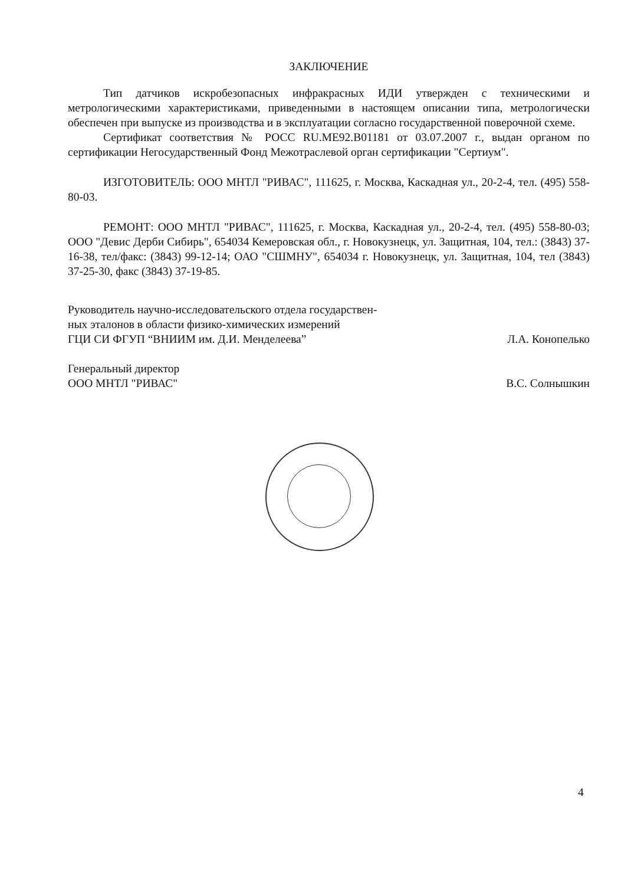ЗАКЛЮЧЕНИЕ
Тип датчиков искробезопасных инфракрасных ИДИ утвержден с техническими и метрологическими характеристиками, приведенными в настоящем описании типа, метрологически обеспечен при выпуске из производства и в эксплуатации согласно государственной поверочной схеме.
Сертификат соответствия № РОСС RU.ME92.B01181 от 03.07.2007 г., выдан органом по сертификации Негосударственный Фонд Межотраслевой орган сертификации "Сертиум".
ИЗГОТОВИТЕЛЬ: ООО МНТЛ "РИВАС", 111625, г. Москва, Каскадная ул., 20-2-4, тел. (495) 558-80-03.
РЕМОНТ: ООО МНТЛ "РИВАС", 111625, г. Москва, Каскадная ул., 20-2-4, тел. (495) 558-80-03; ООО "Девис Дерби Сибирь", 654034 Кемеровская обл., г. Новокузнецк, ул. Защитная, 104, тел.: (3843) 37-16-38, тел/факс: (3843) 99-12-14; ОАО "СШМНУ", 654034 г. Новокузнецк, ул. Защитная, 104, тел (3843) 37-25-30, факс (3843) 37-19-85.
Руководитель научно-исследовательского отдела государствен-
ных эталонов в области физико-химических измерений
ГЦИ СИ ФГУП “ВНИИМ им. Д.И. Менделеева”
Л.А. Конопелько
Генеральный директор
ООО МНТЛ "РИВАС"
В.С. Солнышкин
4